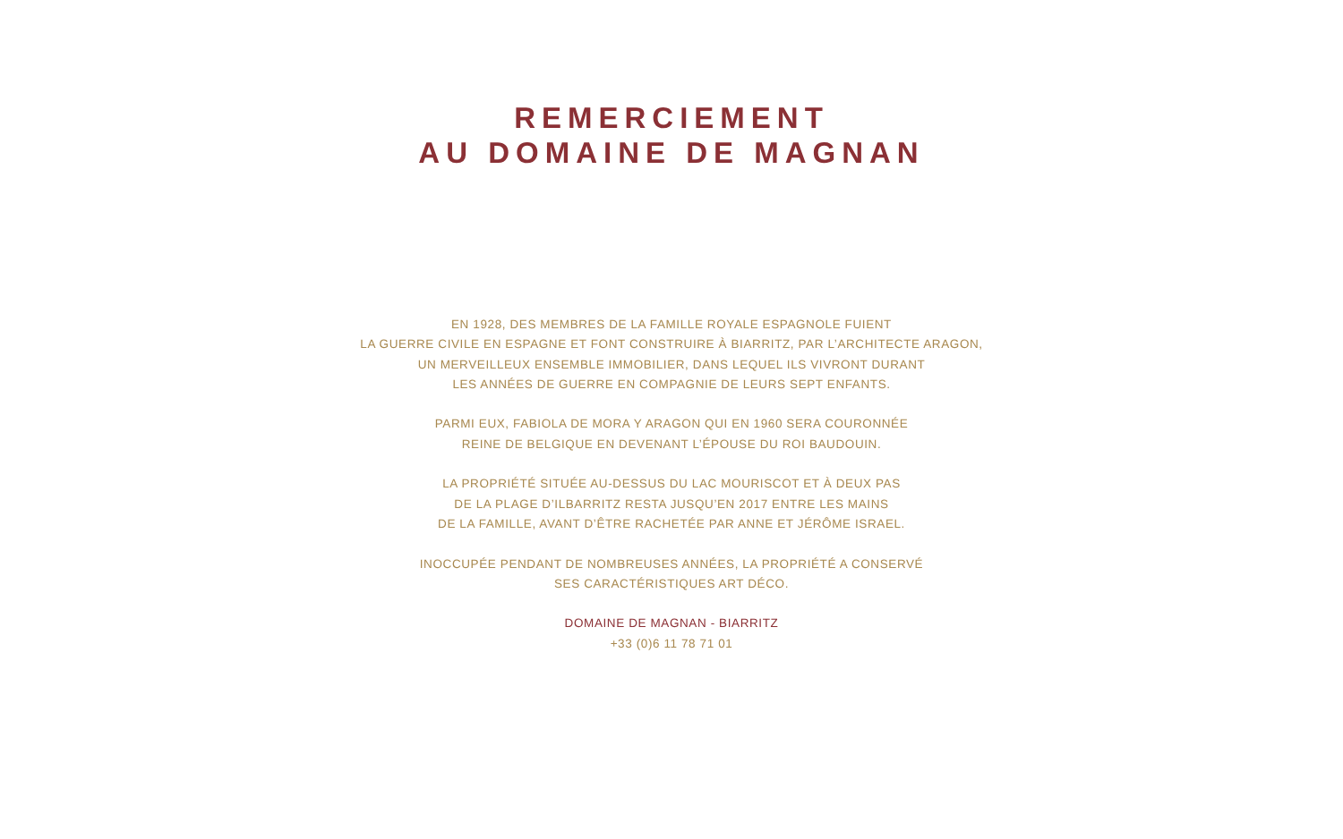REMERCIEMENT
AU DOMAINE DE MAGNAN
EN 1928, DES MEMBRES DE LA FAMILLE ROYALE ESPAGNOLE FUIENT
LA GUERRE CIVILE EN ESPAGNE ET FONT CONSTRUIRE À BIARRITZ, PAR L’ARCHITECTE ARAGON,
UN MERVEILLEUX ENSEMBLE IMMOBILIER, DANS LEQUEL ILS VIVRONT DURANT
LES ANNÉES DE GUERRE EN COMPAGNIE DE LEURS SEPT ENFANTS.
PARMI EUX, FABIOLA DE MORA Y ARAGON QUI EN 1960 SERA COURONNÉE
REINE DE BELGIQUE EN DEVENANT L’ÉPOUSE DU ROI BAUDOUIN.
LA PROPRIÉTÉ SITUÉE AU-DESSUS DU LAC MOURISCOT ET À DEUX PAS
DE LA PLAGE D’ILBARRITZ RESTA JUSQU’EN 2017 ENTRE LES MAINS
DE LA FAMILLE, AVANT D’ÊTRE RACHETÉE PAR ANNE ET JÉRÔME ISRAEL.
INOCCUPÉE PENDANT DE NOMBREUSES ANNÉES, LA PROPRIÉTÉ A CONSERVÉ
SES CARACTÉRISTIQUES ART DÉCO.
DOMAINE DE MAGNAN - BIARRITZ
+33 (0)6 11 78 71 01